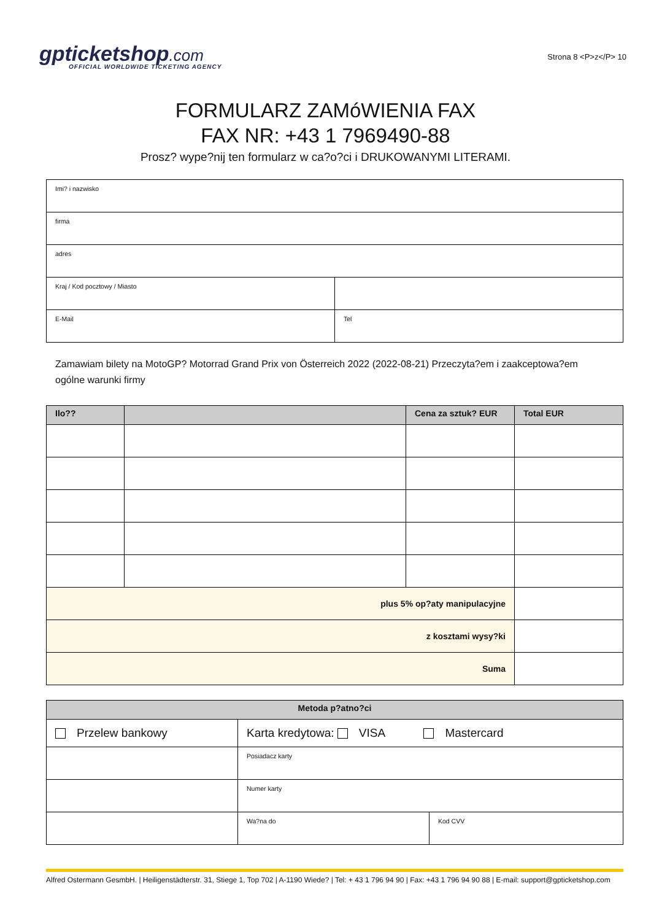gpticketshop.com
OFFICIAL WORLDWIDE TICKETING AGENCY
Strona 8 <P>z</P> 10
FORMULARZ ZAMóWIENIA FAX
FAX NR: +43 1 7969490-88
Prosz? wype?nij ten formularz w ca?o?ci i DRUKOWANYMI LITERAMI.
| Imi? i nazwisko | |
| firma | |
| adres | |
| Kraj / Kod pocztowy / Miasto | |
| E-Mail | Tel |
Zamawiam bilety na MotoGP? Motorrad Grand Prix von Österreich 2022 (2022-08-21) Przeczyta?em i zaakceptowa?em ogólne warunki firmy
| Ilo?? | | Cena za sztuk? EUR | Total EUR |
| --- | --- | --- | --- |
| plus 5% op?aty manipulacyjne | | | |
| z kosztami wysy?ki | | | |
| Suma | | | |
| Metoda p?atno?ci | | |
| --- | --- | --- |
| Przelew bankowy | Karta kredytowa: VISA Mastercard | |
| | Posiadacz karty | |
| | Numer karty | |
| | Wa?na do | Kod CVV |
Alfred Ostermann GesmbH. | Heiligenstädterstr. 31, Stiege 1, Top 702 | A-1190 Wiede? | Tel: + 43 1 796 94 90 | Fax: +43 1 796 94 90 88 | E-mail: support@gpticketshop.com